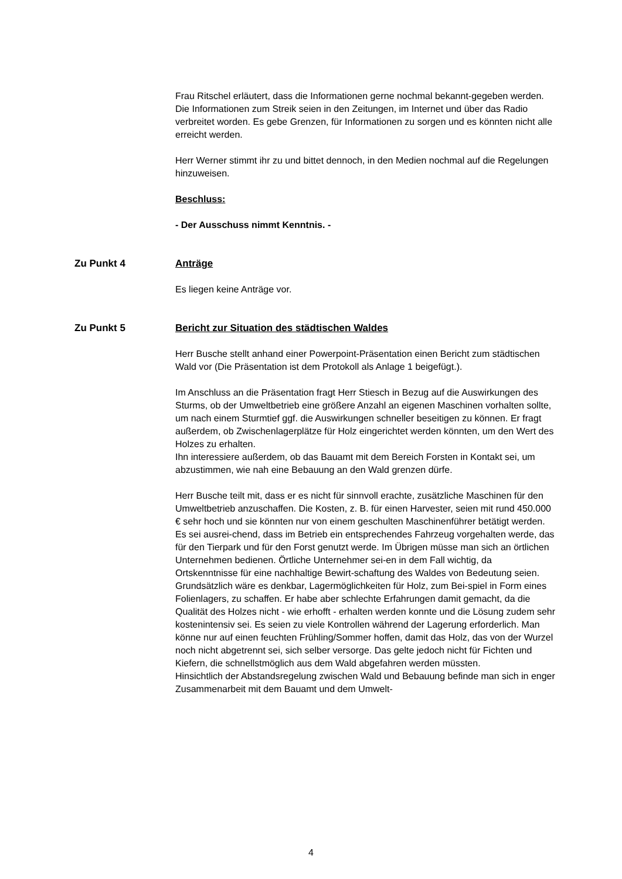Frau Ritschel erläutert, dass die Informationen gerne nochmal bekannt-gegeben werden. Die Informationen zum Streik seien in den Zeitungen, im Internet und über das Radio verbreitet worden. Es gebe Grenzen, für Informationen zu sorgen und es könnten nicht alle erreicht werden.
Herr Werner stimmt ihr zu und bittet dennoch, in den Medien nochmal auf die Regelungen hinzuweisen.
Beschluss:
- Der Ausschuss nimmt Kenntnis. -
Zu Punkt 4 Anträge
Es liegen keine Anträge vor.
Zu Punkt 5 Bericht zur Situation des städtischen Waldes
Herr Busche stellt anhand einer Powerpoint-Präsentation einen Bericht zum städtischen Wald vor (Die Präsentation ist dem Protokoll als Anlage 1 beigefügt.).
Im Anschluss an die Präsentation fragt Herr Stiesch in Bezug auf die Auswirkungen des Sturms, ob der Umweltbetrieb eine größere Anzahl an eigenen Maschinen vorhalten sollte, um nach einem Sturmtief ggf. die Auswirkungen schneller beseitigen zu können. Er fragt außerdem, ob Zwischenlagerplätze für Holz eingerichtet werden könnten, um den Wert des Holzes zu erhalten.
Ihn interessiere außerdem, ob das Bauamt mit dem Bereich Forsten in Kontakt sei, um abzustimmen, wie nah eine Bebauung an den Wald grenzen dürfe.
Herr Busche teilt mit, dass er es nicht für sinnvoll erachte, zusätzliche Maschinen für den Umweltbetrieb anzuschaffen. Die Kosten, z. B. für einen Harvester, seien mit rund 450.000 € sehr hoch und sie könnten nur von einem geschulten Maschinenführer betätigt werden. Es sei ausrei-chend, dass im Betrieb ein entsprechendes Fahrzeug vorgehalten werde, das für den Tierpark und für den Forst genutzt werde. Im Übrigen müsse man sich an örtlichen Unternehmen bedienen. Örtliche Unternehmer sei-en in dem Fall wichtig, da Ortskenntnisse für eine nachhaltige Bewirt-schaftung des Waldes von Bedeutung seien.
Grundsätzlich wäre es denkbar, Lagermöglichkeiten für Holz, zum Bei-spiel in Form eines Folienlagers, zu schaffen. Er habe aber schlechte Erfahrungen damit gemacht, da die Qualität des Holzes nicht - wie erhofft - erhalten werden konnte und die Lösung zudem sehr kostenintensiv sei. Es seien zu viele Kontrollen während der Lagerung erforderlich. Man könne nur auf einen feuchten Frühling/Sommer hoffen, damit das Holz, das von der Wurzel noch nicht abgetrennt sei, sich selber versorge. Das gelte jedoch nicht für Fichten und Kiefern, die schnellstmöglich aus dem Wald abgefahren werden müssten.
Hinsichtlich der Abstandsregelung zwischen Wald und Bebauung befinde man sich in enger Zusammenarbeit mit dem Bauamt und dem Umwelt-
4